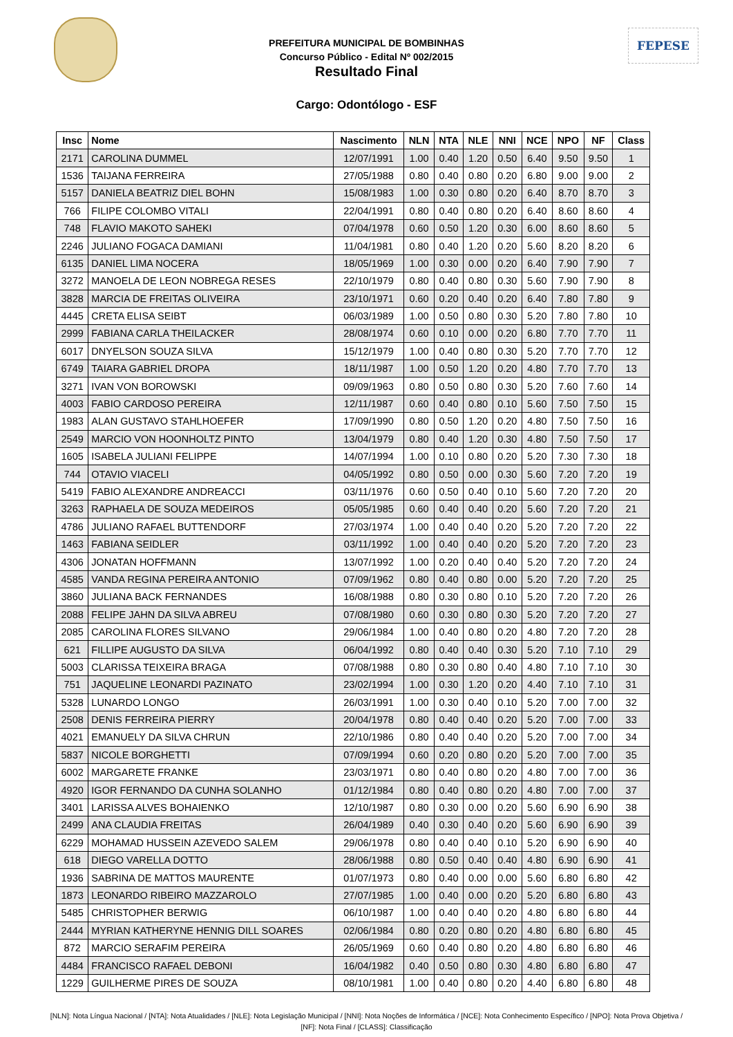FEPESE
PREFEITURA MUNICIPAL DE BOMBINHAS
Concurso Público - Edital Nº 002/2015
Resultado Final
Cargo: Odontólogo - ESF
| Insc | Nome | Nascimento | NLN | NTA | NLE | NNI | NCE | NPO | NF | Class |
| --- | --- | --- | --- | --- | --- | --- | --- | --- | --- | --- |
| 2171 | CAROLINA DUMMEL | 12/07/1991 | 1.00 | 0.40 | 1.20 | 0.50 | 6.40 | 9.50 | 9.50 | 1 |
| 1536 | TAIJANA FERREIRA | 27/05/1988 | 0.80 | 0.40 | 0.80 | 0.20 | 6.80 | 9.00 | 9.00 | 2 |
| 5157 | DANIELA BEATRIZ DIEL BOHN | 15/08/1983 | 1.00 | 0.30 | 0.80 | 0.20 | 6.40 | 8.70 | 8.70 | 3 |
| 766 | FILIPE COLOMBO VITALI | 22/04/1991 | 0.80 | 0.40 | 0.80 | 0.20 | 6.40 | 8.60 | 8.60 | 4 |
| 748 | FLAVIO MAKOTO SAHEKI | 07/04/1978 | 0.60 | 0.50 | 1.20 | 0.30 | 6.00 | 8.60 | 8.60 | 5 |
| 2246 | JULIANO FOGACA DAMIANI | 11/04/1981 | 0.80 | 0.40 | 1.20 | 0.20 | 5.60 | 8.20 | 8.20 | 6 |
| 6135 | DANIEL LIMA NOCERA | 18/05/1969 | 1.00 | 0.30 | 0.00 | 0.20 | 6.40 | 7.90 | 7.90 | 7 |
| 3272 | MANOELA DE LEON NOBREGA RESES | 22/10/1979 | 0.80 | 0.40 | 0.80 | 0.30 | 5.60 | 7.90 | 7.90 | 8 |
| 3828 | MARCIA DE FREITAS OLIVEIRA | 23/10/1971 | 0.60 | 0.20 | 0.40 | 0.20 | 6.40 | 7.80 | 7.80 | 9 |
| 4445 | CRETA ELISA SEIBT | 06/03/1989 | 1.00 | 0.50 | 0.80 | 0.30 | 5.20 | 7.80 | 7.80 | 10 |
| 2999 | FABIANA CARLA THEILACKER | 28/08/1974 | 0.60 | 0.10 | 0.00 | 0.20 | 6.80 | 7.70 | 7.70 | 11 |
| 6017 | DNYELSON SOUZA SILVA | 15/12/1979 | 1.00 | 0.40 | 0.80 | 0.30 | 5.20 | 7.70 | 7.70 | 12 |
| 6749 | TAIARA GABRIEL DROPA | 18/11/1987 | 1.00 | 0.50 | 1.20 | 0.20 | 4.80 | 7.70 | 7.70 | 13 |
| 3271 | IVAN VON BOROWSKI | 09/09/1963 | 0.80 | 0.50 | 0.80 | 0.30 | 5.20 | 7.60 | 7.60 | 14 |
| 4003 | FABIO CARDOSO PEREIRA | 12/11/1987 | 0.60 | 0.40 | 0.80 | 0.10 | 5.60 | 7.50 | 7.50 | 15 |
| 1983 | ALAN GUSTAVO STAHLHOEFER | 17/09/1990 | 0.80 | 0.50 | 1.20 | 0.20 | 4.80 | 7.50 | 7.50 | 16 |
| 2549 | MARCIO VON HOONHOLTZ PINTO | 13/04/1979 | 0.80 | 0.40 | 1.20 | 0.30 | 4.80 | 7.50 | 7.50 | 17 |
| 1605 | ISABELA JULIANI FELIPPE | 14/07/1994 | 1.00 | 0.10 | 0.80 | 0.20 | 5.20 | 7.30 | 7.30 | 18 |
| 744 | OTAVIO VIACELI | 04/05/1992 | 0.80 | 0.50 | 0.00 | 0.30 | 5.60 | 7.20 | 7.20 | 19 |
| 5419 | FABIO ALEXANDRE ANDREACCI | 03/11/1976 | 0.60 | 0.50 | 0.40 | 0.10 | 5.60 | 7.20 | 7.20 | 20 |
| 3263 | RAPHAELA DE SOUZA MEDEIROS | 05/05/1985 | 0.60 | 0.40 | 0.40 | 0.20 | 5.60 | 7.20 | 7.20 | 21 |
| 4786 | JULIANO RAFAEL BUTTENDORF | 27/03/1974 | 1.00 | 0.40 | 0.40 | 0.20 | 5.20 | 7.20 | 7.20 | 22 |
| 1463 | FABIANA SEIDLER | 03/11/1992 | 1.00 | 0.40 | 0.40 | 0.20 | 5.20 | 7.20 | 7.20 | 23 |
| 4306 | JONATAN HOFFMANN | 13/07/1992 | 1.00 | 0.20 | 0.40 | 0.40 | 5.20 | 7.20 | 7.20 | 24 |
| 4585 | VANDA REGINA PEREIRA ANTONIO | 07/09/1962 | 0.80 | 0.40 | 0.80 | 0.00 | 5.20 | 7.20 | 7.20 | 25 |
| 3860 | JULIANA BACK FERNANDES | 16/08/1988 | 0.80 | 0.30 | 0.80 | 0.10 | 5.20 | 7.20 | 7.20 | 26 |
| 2088 | FELIPE JAHN DA SILVA ABREU | 07/08/1980 | 0.60 | 0.30 | 0.80 | 0.30 | 5.20 | 7.20 | 7.20 | 27 |
| 2085 | CAROLINA FLORES SILVANO | 29/06/1984 | 1.00 | 0.40 | 0.80 | 0.20 | 4.80 | 7.20 | 7.20 | 28 |
| 621 | FILLIPE AUGUSTO DA SILVA | 06/04/1992 | 0.80 | 0.40 | 0.40 | 0.30 | 5.20 | 7.10 | 7.10 | 29 |
| 5003 | CLARISSA TEIXEIRA BRAGA | 07/08/1988 | 0.80 | 0.30 | 0.80 | 0.40 | 4.80 | 7.10 | 7.10 | 30 |
| 751 | JAQUELINE LEONARDI PAZINATO | 23/02/1994 | 1.00 | 0.30 | 1.20 | 0.20 | 4.40 | 7.10 | 7.10 | 31 |
| 5328 | LUNARDO LONGO | 26/03/1991 | 1.00 | 0.30 | 0.40 | 0.10 | 5.20 | 7.00 | 7.00 | 32 |
| 2508 | DENIS FERREIRA PIERRY | 20/04/1978 | 0.80 | 0.40 | 0.40 | 0.20 | 5.20 | 7.00 | 7.00 | 33 |
| 4021 | EMANUELY DA SILVA CHRUN | 22/10/1986 | 0.80 | 0.40 | 0.40 | 0.20 | 5.20 | 7.00 | 7.00 | 34 |
| 5837 | NICOLE BORGHETTI | 07/09/1994 | 0.60 | 0.20 | 0.80 | 0.20 | 5.20 | 7.00 | 7.00 | 35 |
| 6002 | MARGARETE FRANKE | 23/03/1971 | 0.80 | 0.40 | 0.80 | 0.20 | 4.80 | 7.00 | 7.00 | 36 |
| 4920 | IGOR FERNANDO DA CUNHA SOLANHO | 01/12/1984 | 0.80 | 0.40 | 0.80 | 0.20 | 4.80 | 7.00 | 7.00 | 37 |
| 3401 | LARISSA ALVES BOHAIENKO | 12/10/1987 | 0.80 | 0.30 | 0.00 | 0.20 | 5.60 | 6.90 | 6.90 | 38 |
| 2499 | ANA CLAUDIA FREITAS | 26/04/1989 | 0.40 | 0.30 | 0.40 | 0.20 | 5.60 | 6.90 | 6.90 | 39 |
| 6229 | MOHAMAD HUSSEIN AZEVEDO SALEM | 29/06/1978 | 0.80 | 0.40 | 0.40 | 0.10 | 5.20 | 6.90 | 6.90 | 40 |
| 618 | DIEGO VARELLA DOTTO | 28/06/1988 | 0.80 | 0.50 | 0.40 | 0.40 | 4.80 | 6.90 | 6.90 | 41 |
| 1936 | SABRINA DE MATTOS MAURENTE | 01/07/1973 | 0.80 | 0.40 | 0.00 | 0.00 | 5.60 | 6.80 | 6.80 | 42 |
| 1873 | LEONARDO RIBEIRO MAZZAROLO | 27/07/1985 | 1.00 | 0.40 | 0.00 | 0.20 | 5.20 | 6.80 | 6.80 | 43 |
| 5485 | CHRISTOPHER BERWIG | 06/10/1987 | 1.00 | 0.40 | 0.40 | 0.20 | 4.80 | 6.80 | 6.80 | 44 |
| 2444 | MYRIAN KATHERYNE HENNIG DILL SOARES | 02/06/1984 | 0.80 | 0.20 | 0.80 | 0.20 | 4.80 | 6.80 | 6.80 | 45 |
| 872 | MARCIO SERAFIM PEREIRA | 26/05/1969 | 0.60 | 0.40 | 0.80 | 0.20 | 4.80 | 6.80 | 6.80 | 46 |
| 4484 | FRANCISCO RAFAEL DEBONI | 16/04/1982 | 0.40 | 0.50 | 0.80 | 0.30 | 4.80 | 6.80 | 6.80 | 47 |
| 1229 | GUILHERME PIRES DE SOUZA | 08/10/1981 | 1.00 | 0.40 | 0.80 | 0.20 | 4.40 | 6.80 | 6.80 | 48 |
[NLN]: Nota Língua Nacional / [NTA]: Nota Atualidades / [NLE]: Nota Legislação Municipal / [NNI]: Nota Noções de Informática / [NCE]: Nota Conhecimento Específico / [NPO]: Nota Prova Objetiva / [NF]: Nota Final / [CLASS]: Classificação